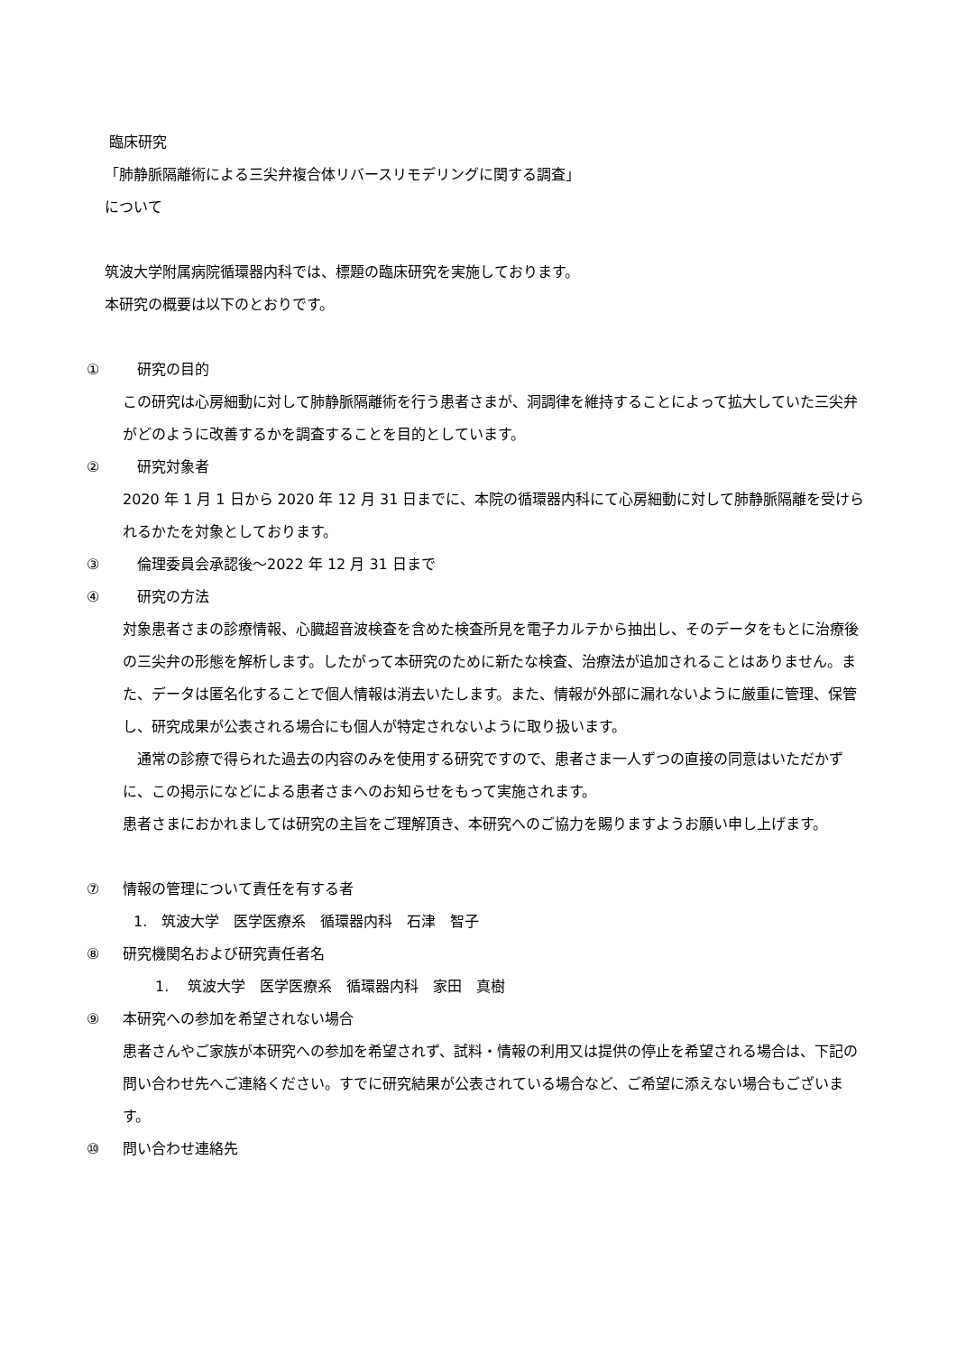臨床研究
「肺静脈隔離術による三尖弁複合体リバースリモデリングに関する調査」
について
筑波大学附属病院循環器内科では、標題の臨床研究を実施しております。
本研究の概要は以下のとおりです。
① 研究の目的
この研究は心房細動に対して肺静脈隔離術を行う患者さまが、洞調律を維持することによって拡大していた三尖弁がどのように改善するかを調査することを目的としています。
② 研究対象者
2020 年 1 月 1 日から 2020 年 12 月 31 日までに、本院の循環器内科にて心房細動に対して肺静脈隔離を受けられるかたを対象としております。
③ 倫理委員会承認後～2022 年 12 月 31 日まで
④ 研究の方法
対象患者さまの診療情報、心臓超音波検査を含めた検査所見を電子カルテから抽出し、そのデータをもとに治療後の三尖弁の形態を解析します。したがって本研究のために新たな検査、治療法が追加されることはありません。また、データは匿名化することで個人情報は消去いたします。また、情報が外部に漏れないように厳重に管理、保管し、研究成果が公表される場合にも個人が特定されないように取り扱います。
　通常の診療で得られた過去の内容のみを使用する研究ですので、患者さま一人ずつの直接の同意はいただかずに、この掲示になどによる患者さまへのお知らせをもって実施されます。
患者さまにおかれましては研究の主旨をご理解頂き、本研究へのご協力を賜りますようお願い申し上げます。
⑦ 情報の管理について責任を有する者
1.　筑波大学　医学医療系　循環器内科　石津　智子
⑧ 研究機関名および研究責任者名
1.　 筑波大学　医学医療系　循環器内科　家田　真樹
⑨ 本研究への参加を希望されない場合
患者さんやご家族が本研究への参加を希望されず、試料・情報の利用又は提供の停止を希望される場合は、下記の問い合わせ先へご連絡ください。すでに研究結果が公表されている場合など、ご希望に添えない場合もございます。
⑩ 問い合わせ連絡先